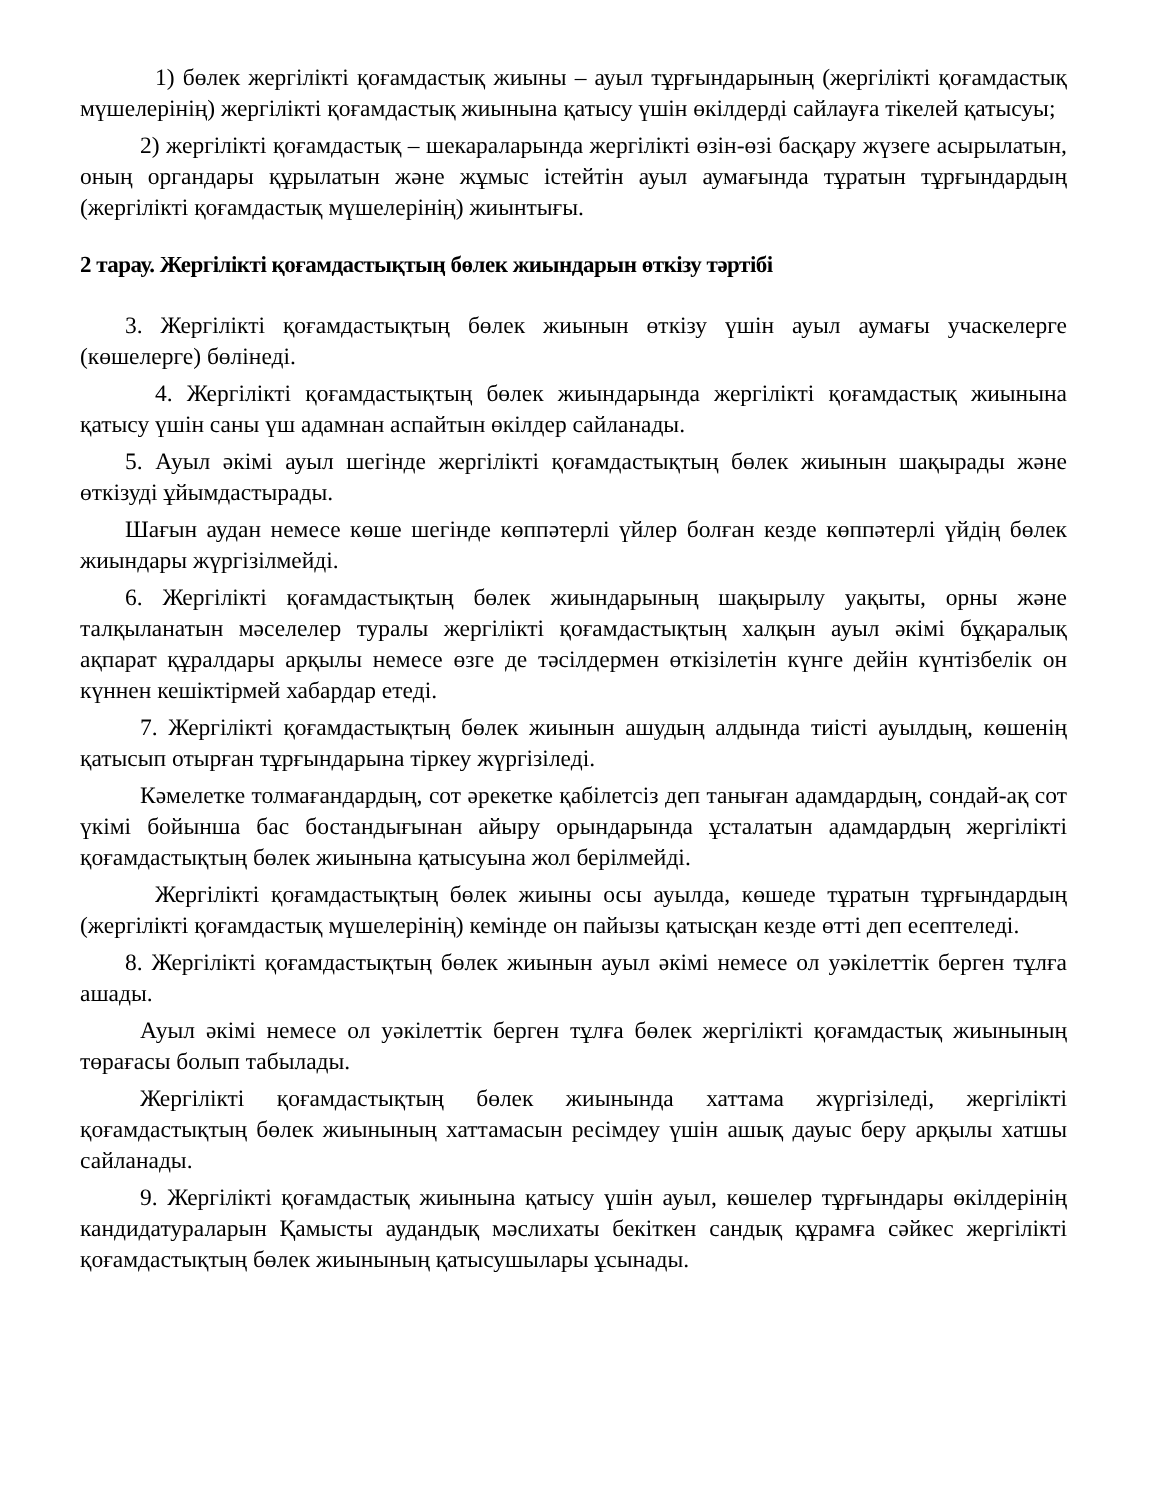1) бөлек жергілікті қоғамдастық жиыны – ауыл тұрғындарының (жергілікті қоғамдастық мүшелерінің) жергілікті қоғамдастық жиынына қатысу үшін өкілдерді сайлауға тікелей қатысуы;
2) жергілікті қоғамдастық – шекараларында жергілікті өзін-өзі басқару жүзеге асырылатын, оның органдары құрылатын және жұмыс істейтін ауыл аумағында тұратын тұрғындардың (жергілікті қоғамдастық мүшелерінің) жиынтығы.
2 тарау. Жергілікті қоғамдастықтың бөлек жиындарын өткізу тәртібі
3. Жергілікті қоғамдастықтың бөлек жиынын өткізу үшін ауыл аумағы учаскелерге (көшелерге) бөлінеді.
4. Жергілікті қоғамдастықтың бөлек жиындарында жергілікті қоғамдастық жиынына қатысу үшін саны үш адамнан аспайтын өкілдер сайланады.
5. Ауыл әкімі ауыл шегінде жергілікті қоғамдастықтың бөлек жиынын шақырады және өткізуді ұйымдастырады.
Шағын аудан немесе көше шегінде көппәтерлі үйлер болған кезде көппәтерлі үйдің бөлек жиындары жүргізілмейді.
6. Жергілікті қоғамдастықтың бөлек жиындарының шақырылу уақыты, орны және талқыланатын мәселелер туралы жергілікті қоғамдастықтың халқын ауыл әкімі бұқаралық ақпарат құралдары арқылы немесе өзге де тәсілдермен өткізілетін күнге дейін күнтізбелік он күннен кешіктірмей хабардар етеді.
7. Жергілікті қоғамдастықтың бөлек жиынын ашудың алдында тиісті ауылдың, көшенің қатысып отырған тұрғындарына тіркеу жүргізіледі.
Кәмелетке толмағандардың, сот әрекетке қабілетсіз деп таныған адамдардың, сондай-ақ сот үкімі бойынша бас бостандығынан айыру орындарында ұсталатын адамдардың жергілікті қоғамдастықтың бөлек жиынына қатысуына жол берілмейді.
Жергілікті қоғамдастықтың бөлек жиыны осы ауылда, көшеде тұратын тұрғындардың (жергілікті қоғамдастық мүшелерінің) кемінде он пайызы қатысқан кезде өтті деп есептеледі.
8. Жергілікті қоғамдастықтың бөлек жиынын ауыл әкімі немесе ол уәкілеттік берген тұлға ашады.
Ауыл әкімі немесе ол уәкілеттік берген тұлға бөлек жергілікті қоғамдастық жиынының төрағасы болып табылады.
Жергілікті қоғамдастықтың бөлек жиынында хаттама жүргізіледі, жергілікті қоғамдастықтың бөлек жиынының хаттамасын ресімдеу үшін ашық дауыс беру арқылы хатшы сайланады.
9. Жергілікті қоғамдастық жиынына қатысу үшін ауыл, көшелер тұрғындары өкілдерінің кандидатураларын Қамысты аудандық мәслихаты бекіткен сандық құрамға сәйкес жергілікті қоғамдастықтың бөлек жиынының қатысушылары ұсынады.